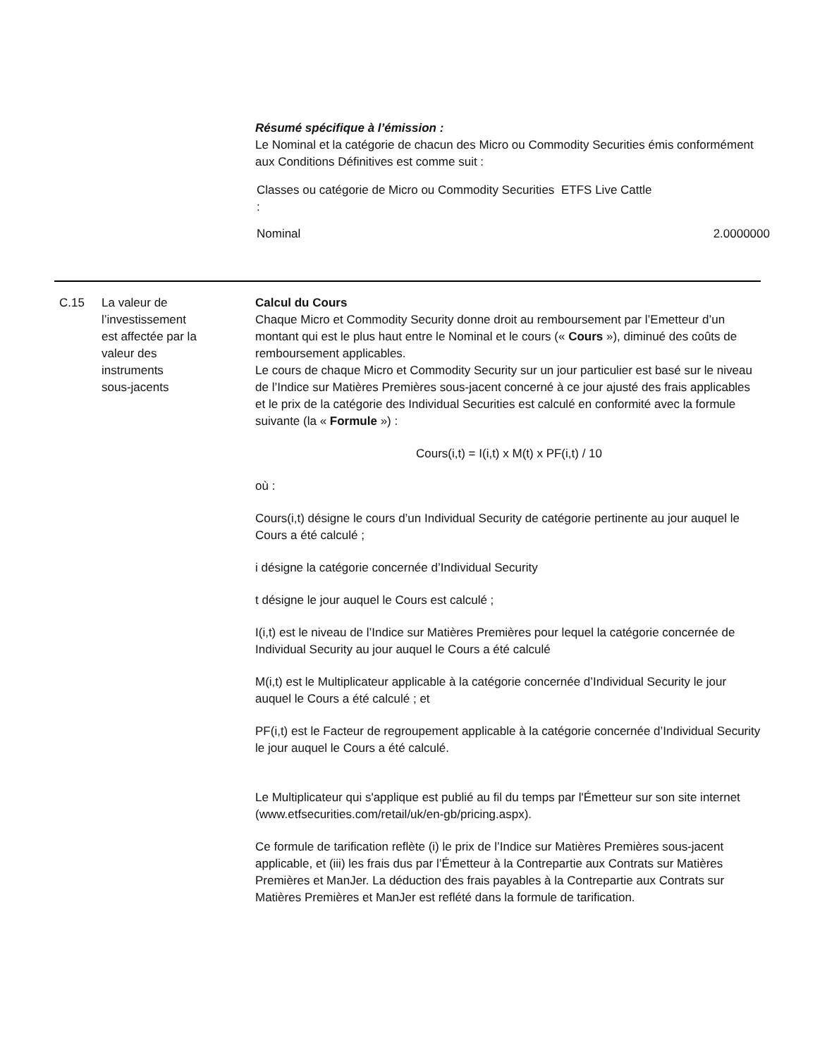Résumé spécifique à l’émission :
Le Nominal et la catégorie de chacun des Micro ou Commodity Securities émis conformément aux Conditions Définitives est comme suit :
| Classes ou catégorie de Micro ou Commodity Securities : | ETFS Live Cattle | |
| Nominal | | 2.0000000 |
C.15 La valeur de
l’investissement
est affectée par la
valeur des
instruments
sous-jacents
Calcul du Cours
Chaque Micro et Commodity Security donne droit au remboursement par l’Emetteur d’un montant qui est le plus haut entre le Nominal et le cours (« Cours »), diminué des coûts de remboursement applicables.
Le cours de chaque Micro et Commodity Security sur un jour particulier est basé sur le niveau de l’Indice sur Matières Premières sous-jacent concerné à ce jour ajusté des frais applicables et le prix de la catégorie des Individual Securities est calculé en conformité avec la formule suivante (la « Formule ») :
Cours(i,t) = I(i,t) x M(t) x PF(i,t) / 10
où :
Cours(i,t) désigne le cours d’un Individual Security de catégorie pertinente au jour auquel le Cours a été calculé ;
i désigne la catégorie concernée d’Individual Security
t désigne le jour auquel le Cours est calculé ;
I(i,t) est le niveau de l’Indice sur Matières Premières pour lequel la catégorie concernée de Individual Security au jour auquel le Cours a été calculé
M(i,t) est le Multiplicateur applicable à la catégorie concernée d’Individual Security le jour auquel le Cours a été calculé ; et
PF(i,t) est le Facteur de regroupement applicable à la catégorie concernée d’Individual Security le jour auquel le Cours a été calculé.
Le Multiplicateur qui s'applique est publié au fil du temps par l'Émetteur sur son site internet (www.etfsecurities.com/retail/uk/en-gb/pricing.aspx).
Ce formule de tarification reflète (i) le prix de l’Indice sur Matières Premières sous-jacent applicable, et (iii) les frais dus par l’Émetteur à la Contrepartie aux Contrats sur Matières Premières et ManJer. La déduction des frais payables à la Contrepartie aux Contrats sur Matières Premières et ManJer est reflété dans la formule de tarification.